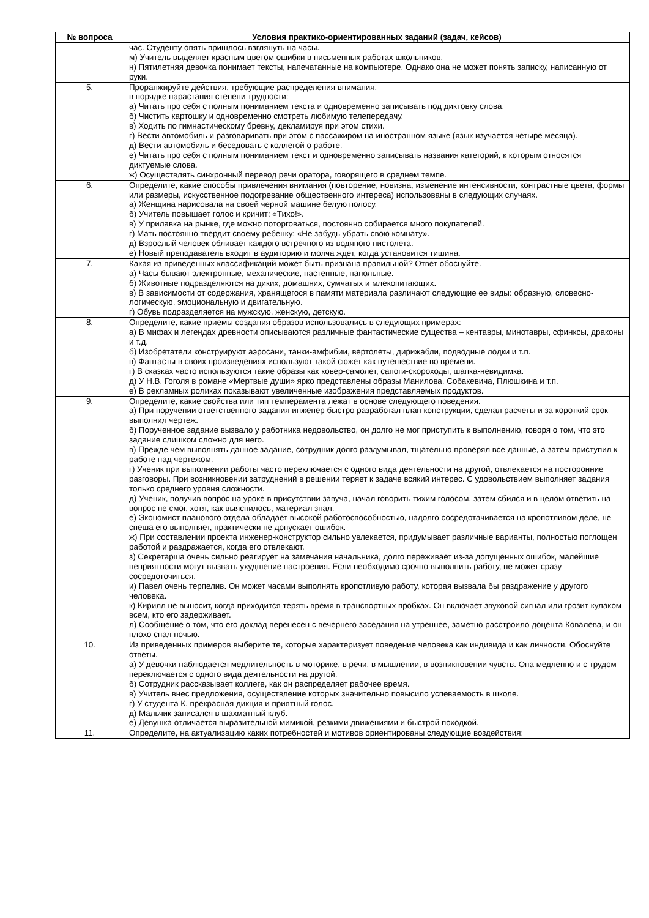| № вопроса | Условия практико-ориентированных заданий (задач, кейсов) |
| --- | --- |
| | час. Студенту опять пришлось взглянуть на часы. м) Учитель выделяет красным цветом ошибки в письменных работах школьников. н) Пятилетняя девочка понимает тексты, напечатанные на компьютере. Однако она не может понять записку, написанную от руки. |
| 5. | Проранжируйте действия, требующие распределения внимания, в порядке нарастания степени трудности: а) Читать про себя с полным пониманием текста и одновременно записывать под диктовку слова. б) Чистить картошку и одновременно смотреть любимую телепередачу. в) Ходить по гимнастическому бревну, декламируя при этом стихи. г) Вести автомобиль и разговаривать при этом с пассажиром на иностранном языке (язык изучается четыре месяца). д) Вести автомобиль и беседовать с коллегой о работе. е) Читать про себя с полным пониманием текст и одновременно записывать названия категорий, к которым относятся диктуемые слова. ж) Осуществлять синхронный перевод речи оратора, говорящего в среднем темпе. |
| 6. | Определите, какие способы привлечения внимания (повторение, новизна, изменение интенсивности, контрастные цвета, формы или размеры, искусственное подогревание общественного интереса) использованы в следующих случаях. а) Женщина нарисовала на своей черной машине белую полосу. б) Учитель повышает голос и кричит: «Тихо!». в) У прилавка на рынке, где можно поторговаться, постоянно собирается много покупателей. г) Мать постоянно твердит своему ребенку: «Не забудь убрать свою комнату». д) Взрослый человек обливает каждого встречного из водяного пистолета. е) Новый преподаватель входит в аудиторию и молча ждет, когда установится тишина. |
| 7. | Какая из приведенных классификаций может быть признана правильной? Ответ обоснуйте. а) Часы бывают электронные, механические, настенные, напольные. б) Животные подразделяются на диких, домашних, сумчатых и млекопитающих. в) В зависимости от содержания, хранящегося в памяти материала различают следующие ее виды: образную, словесно-логическую, эмоциональную и двигательную. г) Обувь подразделяется на мужскую, женскую, детскую. |
| 8. | Определите, какие приемы создания образов использовались в следующих примерах: а) В мифах и легендах древности описываются различные фантастические существа – кентавры, минотавры, сфинксы, драконы и т.д. б) Изобретатели конструируют аэросани, танки-амфибии, вертолеты, дирижабли, подводные лодки и т.п. в) Фантасты в своих произведениях используют такой сюжет как путешествие во времени. г) В сказках часто используются такие образы как ковер-самолет, сапоги-скороходы, шапка-невидимка. д) У Н.В. Гоголя в романе «Мертвые души» ярко представлены образы Манилова, Собакевича, Плюшкина и т.п. е) В рекламных роликах показывают увеличенные изображения представляемых продуктов. |
| 9. | Определите, какие свойства или тип темперамента лежат в основе следующего поведения. а) При поручении ответственного задания инженер быстро разработал план конструкции, сделал расчеты и за короткий срок выполнил чертеж. б) Порученное задание вызвало у работника недовольство, он долго не мог приступить к выполнению, говоря о том, что это задание слишком сложно для него. в) Прежде чем выполнять данное задание, сотрудник долго раздумывал, тщательно проверял все данные, а затем приступил к работе над чертежом. г) Ученик при выполнении работы часто переключается с одного вида деятельности на другой, отвлекается на посторонние разговоры. При возникновении затруднений в решении теряет к задаче всякий интерес. С удовольствием выполняет задания только среднего уровня сложности. д) Ученик, получив вопрос на уроке в присутствии завуча, начал говорить тихим голосом, затем сбился и в целом ответить на вопрос не смог, хотя, как выяснилось, материал знал. е) Экономист планового отдела обладает высокой работоспособностью, надолго сосредотачивается на кропотливом деле, не спеша его выполняет, практически не допускает ошибок. ж) При составлении проекта инженер-конструктор сильно увлекается, придумывает различные варианты, полностью поглощен работой и раздражается, когда его отвлекают. з) Секретарша очень сильно реагирует на замечания начальника, долго переживает из-за допущенных ошибок, малейшие неприятности могут вызвать ухудшение настроения. Если необходимо срочно выполнить работу, не может сразу сосредоточиться. и) Павел очень терпелив. Он может часами выполнять кропотливую работу, которая вызвала бы раздражение у другого человека. к) Кирилл не выносит, когда приходится терять время в транспортных пробках. Он включает звуковой сигнал или грозит кулаком всем, кто его задерживает. л) Сообщение о том, что его доклад перенесен с вечернего заседания на утреннее, заметно расстроило доцента Ковалева, и он плохо спал ночью. |
| 10. | Из приведенных примеров выберите те, которые характеризует поведение человека как индивида и как личности. Обоснуйте ответы. а) У девочки наблюдается медлительность в моторике, в речи, в мышлении, в возникновении чувств. Она медленно и с трудом переключается с одного вида деятельности на другой. б) Сотрудник рассказывает коллеге, как он распределяет рабочее время. в) Учитель внес предложения, осуществление которых значительно повысило успеваемость в школе. г) У студента К. прекрасная дикция и приятный голос. д) Мальчик записался в шахматный клуб. е) Девушка отличается выразительной мимикой, резкими движениями и быстрой походкой. |
| 11. | Определите, на актуализацию каких потребностей и мотивов ориентированы следующие воздействия: |